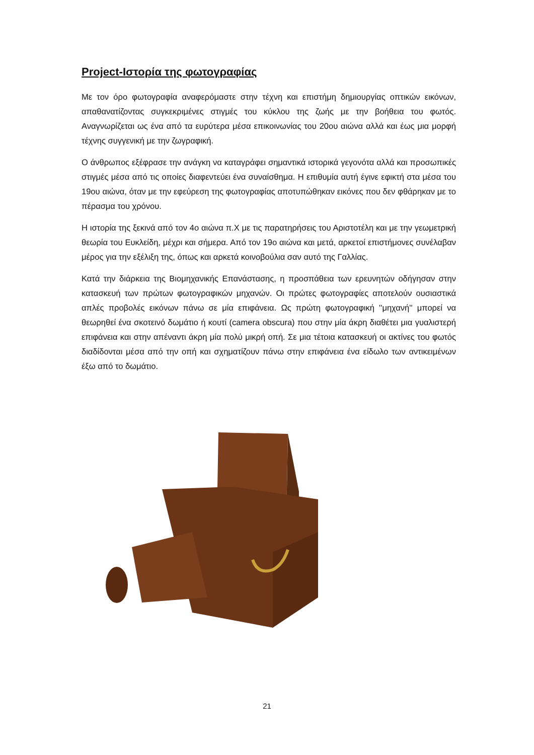Project-Ιστορία της φωτογραφίας
Με τον όρο φωτογραφία αναφερόμαστε στην τέχνη και επιστήμη δημιουργίας οπτικών εικόνων, απαθανατίζοντας συγκεκριμένες στιγμές του κύκλου της ζωής με την βοήθεια του φωτός. Αναγνωρίζεται ως ένα από τα ευρύτερα μέσα επικοινωνίας του 20ου αιώνα αλλά και έως μια μορφή τέχνης συγγενική με την ζωγραφική.
Ο άνθρωπος εξέφρασε την ανάγκη να καταγράφει σημαντικά ιστορικά γεγονότα αλλά και προσωπικές στιγμές μέσα από τις οποίες διαφεντεύει ένα συναίσθημα. Η επιθυμία αυτή έγινε εφικτή στα μέσα του 19ου αιώνα, όταν με την εφεύρεση της φωτογραφίας αποτυπώθηκαν εικόνες που δεν φθάρηκαν με το πέρασμα του χρόνου.
Η ιστορία της ξεκινά από τον 4ο αιώνα π.Χ με τις παρατηρήσεις του Αριστοτέλη και με την γεωμετρική θεωρία του Ευκλείδη, μέχρι και σήμερα. Από τον 19ο αιώνα και μετά, αρκετοί επιστήμονες συνέλαβαν μέρος για την εξέλιξη της, όπως και αρκετά κοινοβούλια σαν αυτό της Γαλλίας.
Κατά την διάρκεια της Βιομηχανικής Επανάστασης, η προσπάθεια των ερευνητών οδήγησαν στην κατασκευή των πρώτων φωτογραφικών μηχανών. Οι πρώτες φωτογραφίες αποτελούν ουσιαστικά απλές προβολές εικόνων πάνω σε μία επιφάνεια. Ως πρώτη φωτογραφική ''μηχανή'' μπορεί να θεωρηθεί ένα σκοτεινό δωμάτιο ή κουτί (camera obscura) που στην μία άκρη διαθέτει μια γυαλιστερή επιφάνεια και στην απέναντι άκρη μία πολύ μικρή οπή. Σε μια τέτοια κατασκευή οι ακτίνες του φωτός διαδίδονται μέσα από την οπή και σχηματίζουν πάνω στην επιφάνεια ένα είδωλο των αντικειμένων έξω από το δωμάτιο.
21